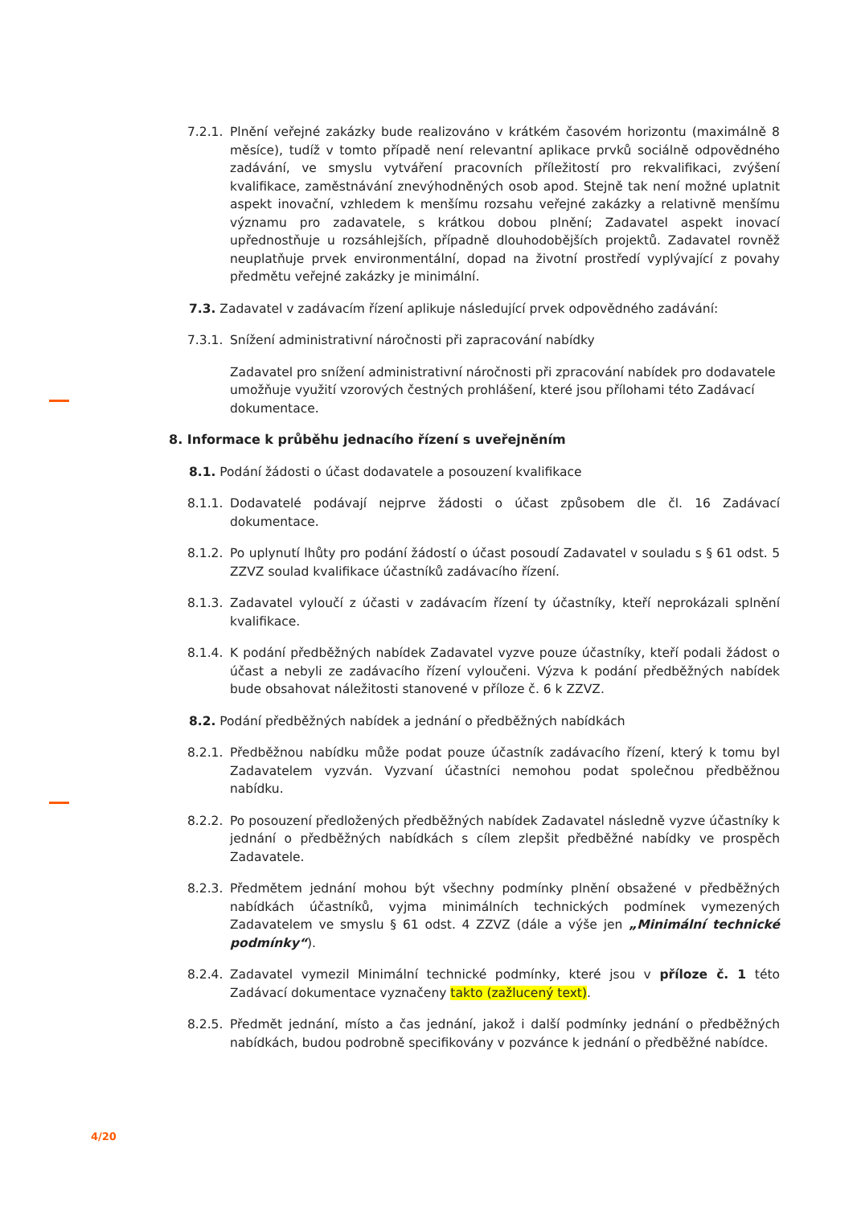7.2.1.
Plnění veřejné zakázky bude realizováno v krátkém časovém horizontu (maximálně 8 měsíce), tudíž v tomto případě není relevantní aplikace prvků sociálně odpovědného zadávání, ve smyslu vytváření pracovních příležitostí pro rekvalifikaci, zvýšení kvalifikace, zaměstnávání znevýhodněných osob apod. Stejně tak není možné uplatnit aspekt inovační, vzhledem k menšímu rozsahu veřejné zakázky a relativně menšímu významu pro zadavatele, s krátkou dobou plnění; Zadavatel aspekt inovací upřednostňuje u rozsáhlejších, případně dlouhodobějších projektů. Zadavatel rovněž neuplatňuje prvek environmentální, dopad na životní prostředí vyplývající z povahy předmětu veřejné zakázky je minimální.
7.3. Zadavatel v zadávacím řízení aplikuje následující prvek odpovědného zadávání:
7.3.1.
Snížení administrativní náročnosti při zapracování nabídky
Zadavatel pro snížení administrativní náročnosti při zpracování nabídek pro dodavatele umožňuje využití vzorových čestných prohlášení, které jsou přílohami této Zadávací dokumentace.
8. Informace k průběhu jednacího řízení s uveřejněním
8.1. Podání žádosti o účast dodavatele a posouzení kvalifikace
8.1.1.
Dodavatelé podávají nejprve žádosti o účast způsobem dle čl. 16 Zadávací dokumentace.
8.1.2.
Po uplynutí lhůty pro podání žádostí o účast posoudí Zadavatel v souladu s § 61 odst. 5 ZZVZ soulad kvalifikace účastníků zadávacího řízení.
8.1.3.
Zadavatel vyloučí z účasti v zadávacím řízení ty účastníky, kteří neprokázali splnění kvalifikace.
8.1.4.
K podání předběžných nabídek Zadavatel vyzve pouze účastníky, kteří podali žádost o účast a nebyli ze zadávacího řízení vyloučeni. Výzva k podání předběžných nabídek bude obsahovat náležitosti stanovené v příloze č. 6 k ZZVZ.
8.2. Podání předběžných nabídek a jednání o předběžných nabídkách
8.2.1.
Předběžnou nabídku může podat pouze účastník zadávacího řízení, který k tomu byl Zadavatelem vyzván. Vyzvaní účastníci nemohou podat společnou předběžnou nabídku.
8.2.2.
Po posouzení předložených předběžných nabídek Zadavatel následně vyzve účastníky k jednání o předběžných nabídkách s cílem zlepšit předběžné nabídky ve prospěch Zadavatele.
8.2.3.
Předmětem jednání mohou být všechny podmínky plnění obsažené v předběžných nabídkách účastníků, vyjma minimálních technických podmínek vymezených Zadavatelem ve smyslu § 61 odst. 4 ZZVZ (dále a výše jen „Minimální technické podmínky“).
8.2.4.
Zadavatel vymezil Minimální technické podmínky, které jsou v příloze č. 1 této Zadávací dokumentace vyznačeny takto (zažlucený text).
8.2.5.
Předmět jednání, místo a čas jednání, jakož i další podmínky jednání o předběžných nabídkách, budou podrobně specifikovány v pozvánce k jednání o předběžné nabídce.
4/20